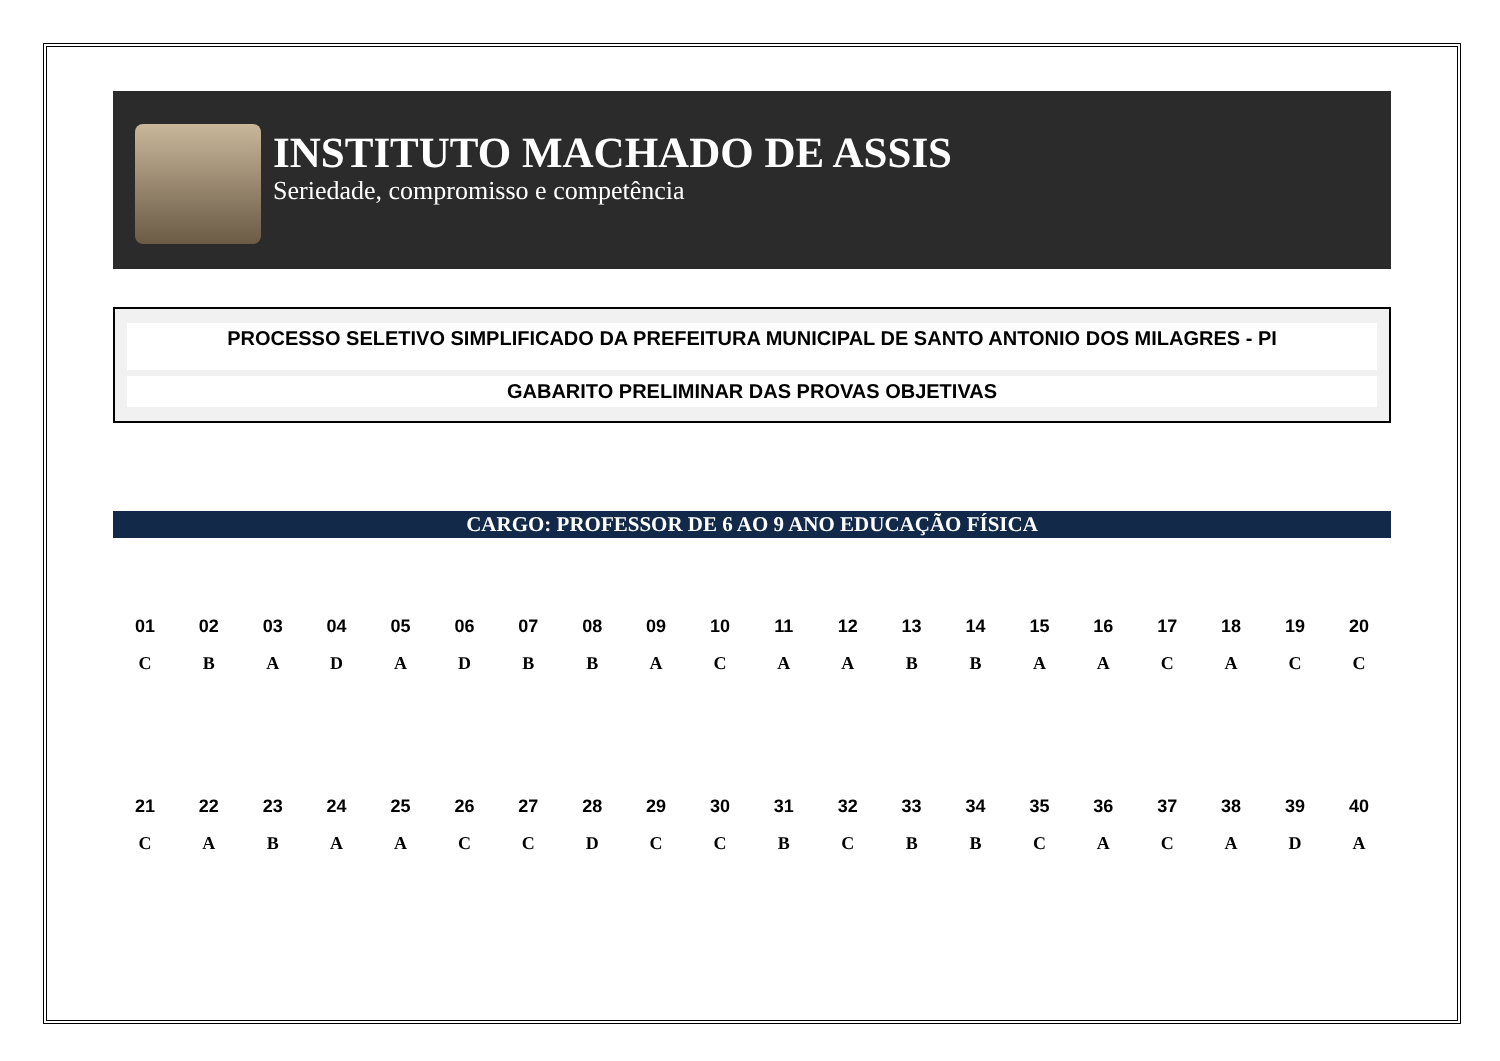INSTITUTO MACHADO DE ASSIS
Seriedade, compromisso e competência
PROCESSO SELETIVO SIMPLIFICADO DA PREFEITURA MUNICIPAL DE SANTO ANTONIO DOS MILAGRES - PI
GABARITO PRELIMINAR DAS PROVAS OBJETIVAS
CARGO: PROFESSOR DE 6 AO 9 ANO EDUCAÇÃO FÍSICA
| 01 | 02 | 03 | 04 | 05 | 06 | 07 | 08 | 09 | 10 | 11 | 12 | 13 | 14 | 15 | 16 | 17 | 18 | 19 | 20 |
| --- | --- | --- | --- | --- | --- | --- | --- | --- | --- | --- | --- | --- | --- | --- | --- | --- | --- | --- | --- |
| C | B | A | D | A | D | B | B | A | C | A | A | B | B | A | A | C | A | C | C |
| 21 | 22 | 23 | 24 | 25 | 26 | 27 | 28 | 29 | 30 | 31 | 32 | 33 | 34 | 35 | 36 | 37 | 38 | 39 | 40 |
| C | A | B | A | A | C | C | D | C | C | B | C | B | B | C | A | C | A | D | A |